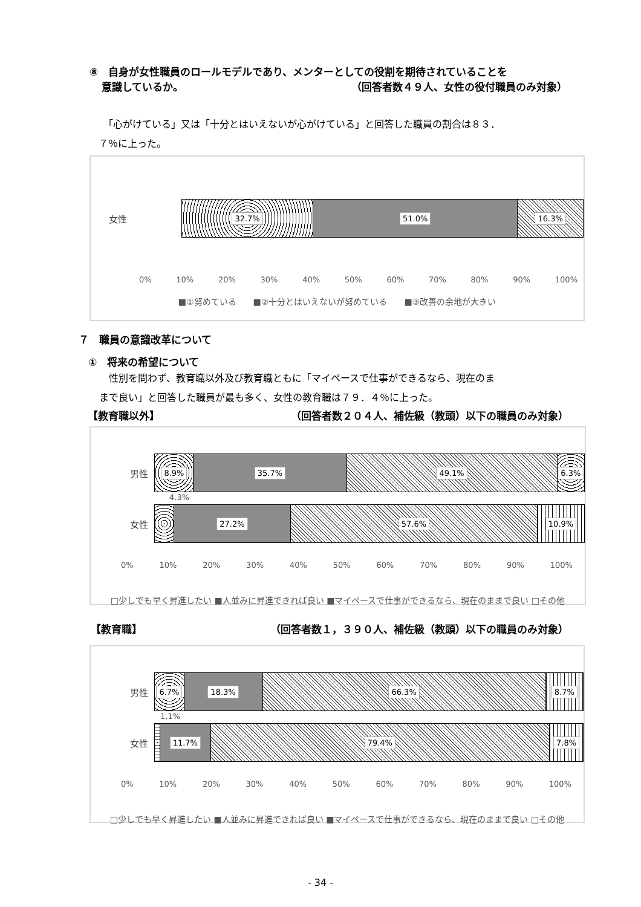⑧　自身が女性職員のロールモデルであり、メンターとしての役割を期待されていることを
意識しているか。 （回答者数４９人、女性の役付職員のみ対象）
　「心がけている」又は「十分とはいえないが心がけている」と回答した職員の割合は８３．
７％に上った。
女性
32.7% 51.0% 16.3%
0% 10% 20% 30% 40% 50% 60% 70% 80% 90% 100%
■①努めている　　■②十分とはいえないが努めている　　■③改善の余地が大きい
７　職員の意識改革について
①　将来の希望について
　性別を問わず、教育職以外及び教育職ともに「マイペースで仕事ができるなら、現在のま
まで良い」と回答した職員が最も多く、女性の教育職は７９．４％に上った。
【教育職以外】 （回答者数２０４人、補佐級（教頭）以下の職員のみ対象）
男性
8.9% 35.7% 49.1% 6.3%
4.3%
女性
27.2% 57.6% 10.9%
0% 10% 20% 30% 40% 50% 60% 70% 80% 90% 100%
□少しでも早く昇進したい ■人並みに昇進できれば良い ■マイペースで仕事ができるなら、現在のままで良い □その他
【教育職】 （回答者数１，３９０人、補佐級（教頭）以下の職員のみ対象）
男性
6.7% 18.3% 66.3% 8.7%
1.1%
女性
11.7% 79.4% 7.8%
0% 10% 20% 30% 40% 50% 60% 70% 80% 90% 100%
□少しでも早く昇進したい ■人並みに昇進できれば良い ■マイペースで仕事ができるなら、現在のままで良い □その他
- 34 -